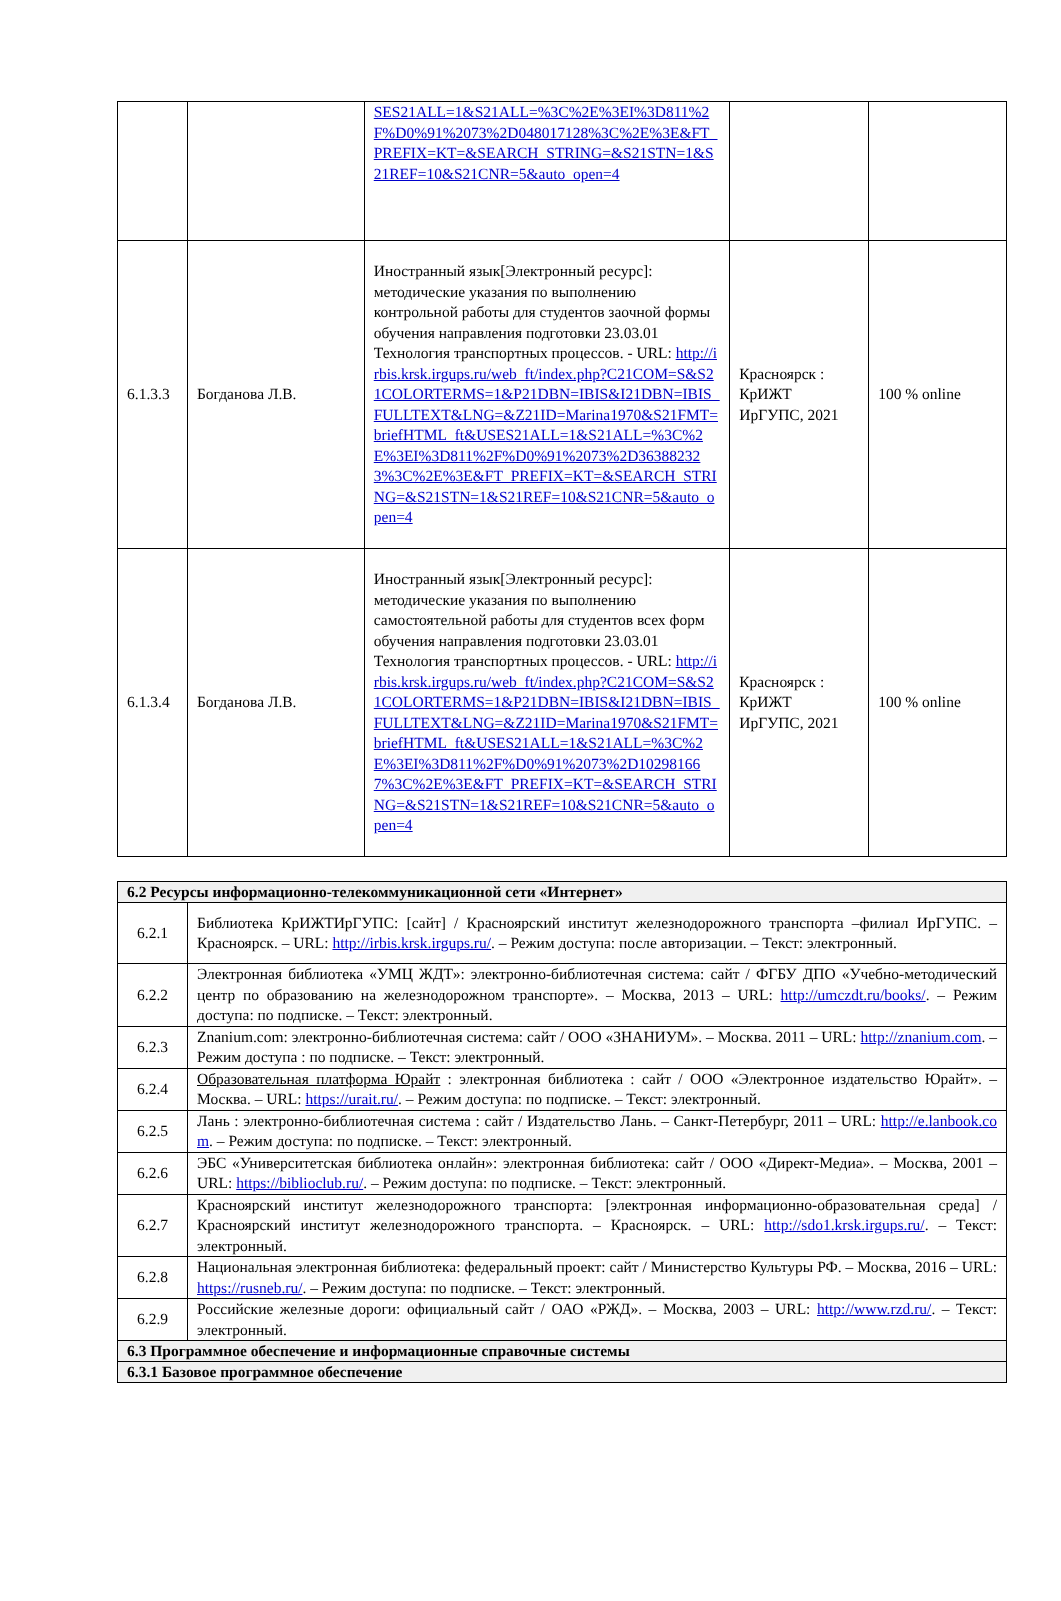| | | SES21ALL=1&S21ALL=%3C%2E%3EI%3D811%2F%D0%91%2073%2D048017128%3C%2E%3E&FT_PREFIX=KT=&SEARCH_STRING=&S21STN=1&S21REF=10&S21CNR=5&auto_open=4 | | |
| 6.1.3.3 | Богданова Л.В. | Иностранный язык[Электронный ресурс]: методические указания по выполнению контрольной работы для студентов заочной формы обучения направления подготовки 23.03.01 Технология транспортных процессов. - URL: http://irbis.krsk.irgups.ru/web_ft/index.php?C21COM=S&S21COLORTERMS=1&P21DBN=IBIS&I21DBN=IBIS_FULLTEXT&LNG=&Z21ID=Marina1970&S21FMT=briefHTML_ft&USES21ALL=1&S21ALL=%3C%2E%3EI%3D811%2F%D0%91%2073%2D363882323%3C%2E%3E&FT_PREFIX=KT=&SEARCH_STRING=&S21STN=1&S21REF=10&S21CNR=5&auto_open=4 | Красноярск : КрИЖТ ИрГУПС, 2021 | 100 % online |
| 6.1.3.4 | Богданова Л.В. | Иностранный язык[Электронный ресурс]: методические указания по выполнению самостоятельной работы для студентов всех форм обучения направления подготовки 23.03.01 Технология транспортных процессов. - URL: http://irbis.krsk.irgups.ru/web_ft/index.php?C21COM=S&S21COLORTERMS=1&P21DBN=IBIS&I21DBN=IBIS_FULLTEXT&LNG=&Z21ID=Marina1970&S21FMT=briefHTML_ft&USES21ALL=1&S21ALL=%3C%2E%3EI%3D811%2F%D0%91%2073%2D102981667%3C%2E%3E&FT_PREFIX=KT=&SEARCH_STRING=&S21STN=1&S21REF=10&S21CNR=5&auto_open=4 | Красноярск : КрИЖТ ИрГУПС, 2021 | 100 % online |
| 6.2 Ресурсы информационно-телекоммуникационной сети «Интернет» | |
| 6.2.1 | Библиотека КрИЖТИрГУПС: [сайт] / Красноярский институт железнодорожного транспорта –филиал ИрГУПС. – Красноярск. – URL: http://irbis.krsk.irgups.ru/ . – Режим доступа: после авторизации. – Текст: электронный. |
| 6.2.2 | Электронная библиотека «УМЦ ЖДТ»: электронно-библиотечная система: сайт / ФГБУ ДПО «Учебно-методический центр по образованию на железнодорожном транспорте». – Москва, 2013 – URL: http://umczdt.ru/books/ . – Режим доступа: по подписке. – Текст: электронный. |
| 6.2.3 | Znanium.com: электронно-библиотечная система: сайт / ООО «ЗНАНИУМ». – Москва. 2011 – URL: http://znanium.com . – Режим доступа : по подписке. – Текст: электронный. |
| 6.2.4 | Образовательная платформа Юрайт : электронная библиотека : сайт / ООО «Электронное издательство Юрайт». – Москва. – URL: https://urait.ru/ . – Режим доступа: по подписке. – Текст: электронный. |
| 6.2.5 | Лань : электронно-библиотечная система : сайт / Издательство Лань. – Санкт-Петербург, 2011 – URL: http://e.lanbook.com . – Режим доступа: по подписке. – Текст: электронный. |
| 6.2.6 | ЭБС «Университетская библиотека онлайн»: электронная библиотека: сайт / ООО «Директ-Медиа». – Москва, 2001 – URL: https://biblioclub.ru/ . – Режим доступа: по подписке. – Текст: электронный. |
| 6.2.7 | Красноярский институт железнодорожного транспорта: [электронная информационно-образовательная среда] / Красноярский институт железнодорожного транспорта. – Красноярск. – URL: http://sdo1.krsk.irgups.ru/ . – Текст: электронный. |
| 6.2.8 | Национальная электронная библиотека: федеральный проект: сайт / Министерство Культуры РФ. – Москва, 2016 – URL: https://rusneb.ru/ . – Режим доступа: по подписке. – Текст: электронный. |
| 6.2.9 | Российские железные дороги: официальный сайт / ОАО «РЖД». – Москва, 2003 – URL: http://www.rzd.ru/ . – Текст: электронный. |
| 6.3 Программное обеспечение и информационные справочные системы | |
| 6.3.1 Базовое программное обеспечение | |